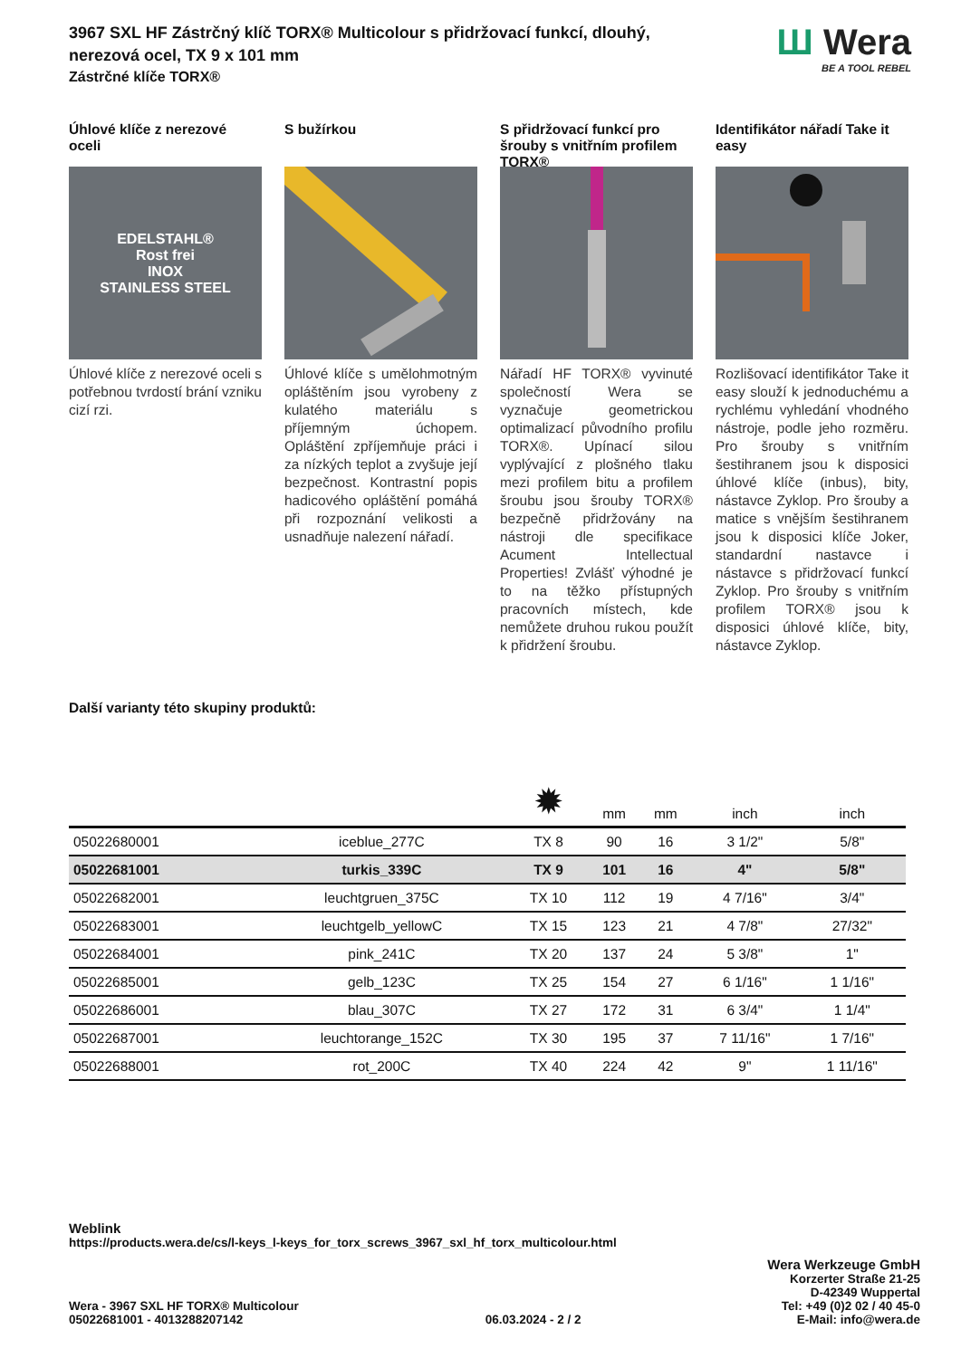3967 SXL HF Zástrčný klíč TORX® Multicolour s přidržovací funkcí, dlouhý,
nerezová ocel, TX 9 x 101 mm
Zástrčné klíče TORX®
Ш Wera
BE A TOOL REBEL
Úhlové klíče z nerezové oceli
EDELSTAHL®
Rost frei
INOX
STAINLESS STEEL
Úhlové klíče z nerezové oceli s potřebnou tvrdostí brání vzniku cizí rzi.
S bužírkou
Úhlové klíče s umělohmotným opláštěním jsou vyrobeny z kulatého materiálu s příjemným úchopem. Opláštění zpříjemňuje práci i za nízkých teplot a zvyšuje její bezpečnost. Kontrastní popis hadicového opláštění pomáhá při rozpoznání velikosti a usnadňuje nalezení nářadí.
S přidržovací funkcí pro šrouby s vnitřním profilem TORX®
Nářadí HF TORX® vyvinuté společností Wera se vyznačuje geometrickou optimalizací původního profilu TORX®. Upínací silou vyplývající z plošného tlaku mezi profilem bitu a profilem šroubu jsou šrouby TORX® bezpečně přidržovány na nástroji dle specifikace Acument Intellectual Properties! Zvlášť výhodné je to na těžko přístupných pracovních místech, kde nemůžete druhou rukou použít k přidržení šroubu.
Identifikátor nářadí Take it easy
Rozlišovací identifikátor Take it easy slouží k jednoduchému a rychlému vyhledání vhodného nástroje, podle jeho rozměru. Pro šrouby s vnitřním šestihranem jsou k disposici úhlové klíče (inbus), bity, nástavce Zyklop. Pro šrouby a matice s vnějším šestihranem jsou k disposici klíče Joker, standardní nastavce i nástavce s přidržovací funkcí Zyklop. Pro šrouby s vnitřním profilem TORX® jsou k disposici úhlové klíče, bity, nástavce Zyklop.
Další varianty této skupiny produktů:
| | | ✹ | mm | mm | inch | inch |
| --- | --- | --- | --- | --- | --- | --- |
| 05022680001 | iceblue_277C | TX 8 | 90 | 16 | 3 1/2" | 5/8" |
| 05022681001 | turkis_339C | TX 9 | 101 | 16 | 4" | 5/8" |
| 05022682001 | leuchtgruen_375C | TX 10 | 112 | 19 | 4 7/16" | 3/4" |
| 05022683001 | leuchtgelb_yellowC | TX 15 | 123 | 21 | 4 7/8" | 27/32" |
| 05022684001 | pink_241C | TX 20 | 137 | 24 | 5 3/8" | 1" |
| 05022685001 | gelb_123C | TX 25 | 154 | 27 | 6 1/16" | 1 1/16" |
| 05022686001 | blau_307C | TX 27 | 172 | 31 | 6 3/4" | 1 1/4" |
| 05022687001 | leuchtorange_152C | TX 30 | 195 | 37 | 7 11/16" | 1 7/16" |
| 05022688001 | rot_200C | TX 40 | 224 | 42 | 9" | 1 11/16" |
Weblink
https://products.wera.de/cs/l-keys_l-keys_for_torx_screws_3967_sxl_hf_torx_multicolour.html
Wera - 3967 SXL HF TORX® Multicolour
05022681001 - 4013288207142
06.03.2024 - 2 / 2
Wera Werkzeuge GmbH
Korzerter Straße 21-25
D-42349 Wuppertal
Tel: +49 (0)2 02 / 40 45-0
E-Mail: info@wera.de